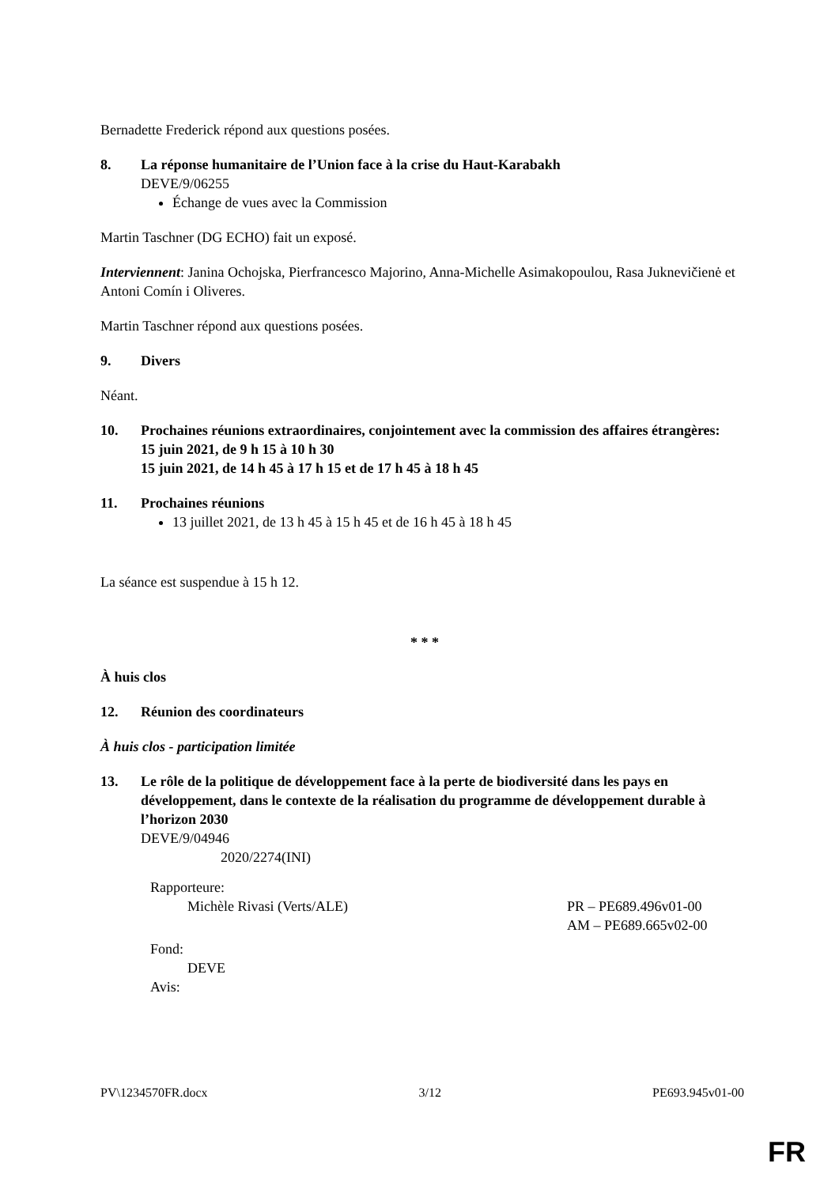Bernadette Frederick répond aux questions posées.
8. La réponse humanitaire de l’Union face à la crise du Haut-Karabakh
DEVE/9/06255
Échange de vues avec la Commission
Martin Taschner (DG ECHO) fait un exposé.
Interviennent: Janina Ochojska, Pierfrancesco Majorino, Anna-Michelle Asimakopoulou, Rasa Juknevičienė et Antoni Comín i Oliveres.
Martin Taschner répond aux questions posées.
9. Divers
Néant.
10. Prochaines réunions extraordinaires, conjointement avec la commission des affaires étrangères:
15 juin 2021, de 9 h 15 à 10 h 30
15 juin 2021, de 14 h 45 à 17 h 15 et de 17 h 45 à 18 h 45
11. Prochaines réunions
13 juillet 2021, de 13 h 45 à 15 h 45 et de 16 h 45 à 18 h 45
La séance est suspendue à 15 h 12.
* * *
À huis clos
12. Réunion des coordinateurs
À huis clos - participation limitée
13. Le rôle de la politique de développement face à la perte de biodiversité dans les pays en développement, dans le contexte de la réalisation du programme de développement durable à l’horizon 2030
DEVE/9/04946
2020/2274(INI)
Rapporteure:
Michèle Rivasi (Verts/ALE) PR – PE689.496v01-00
AM – PE689.665v02-00
Fond:
DEVE
Avis:
PV\1234570FR.docx 3/12 PE693.945v01-00
FR